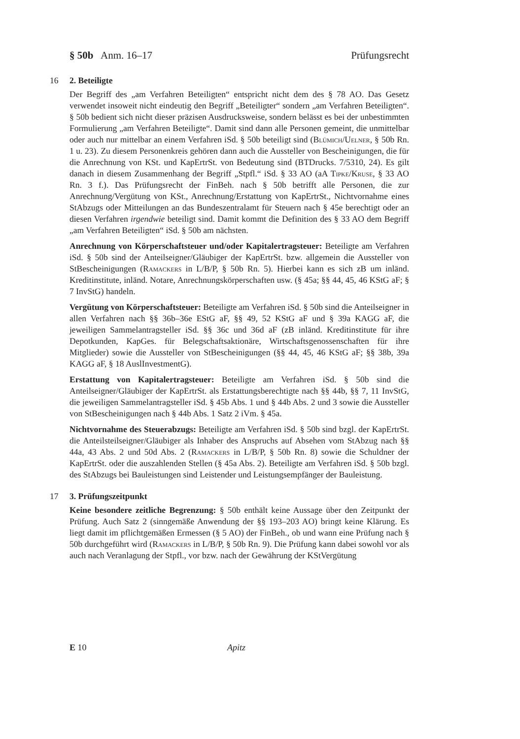§ 50b Anm. 16–17 Prüfungsrecht
16 2. Beteiligte
Der Begriff des „am Verfahren Beteiligten“ entspricht nicht dem des § 78 AO. Das Gesetz verwendet insoweit nicht eindeutig den Begriff „Beteiligter“ sondern „am Verfahren Beteiligten“. § 50b bedient sich nicht dieser präzisen Ausdrucksweise, sondern belässt es bei der unbestimmten Formulierung „am Verfahren Beteiligte“. Damit sind dann alle Personen gemeint, die unmittelbar oder auch nur mittelbar an einem Verfahren iSd. § 50b beteiligt sind (Blümich/Uelner, § 50b Rn. 1 u. 23). Zu diesem Personenkreis gehören dann auch die Aussteller von Bescheinigungen, die für die Anrechnung von KSt. und KapErtrSt. von Bedeutung sind (BTDrucks. 7/5310, 24). Es gilt danach in diesem Zusammenhang der Begriff „Stpfl.“ iSd. § 33 AO (aA Tipke/Kruse, § 33 AO Rn. 3 f.). Das Prüfungsrecht der FinBeh. nach § 50b betrifft alle Personen, die zur Anrechnung/Vergütung von KSt., Anrechnung/Erstattung von KapErtrSt., Nichtvornahme eines StAbzugs oder Mitteilungen an das Bundeszentralamt für Steuern nach § 45e berechtigt oder an diesen Verfahren irgendwie beteiligt sind. Damit kommt die Definition des § 33 AO dem Begriff „am Verfahren Beteiligten“ iSd. § 50b am nächsten.
Anrechnung von Körperschaftsteuer und/oder Kapitalertragsteuer: Beteiligte am Verfahren iSd. § 50b sind der Anteilseigner/Gläubiger der KapErtrSt. bzw. allgemein die Aussteller von StBescheinigungen (Ramackers in L/B/P, § 50b Rn. 5). Hierbei kann es sich zB um inländ. Kreditinstitute, inländ. Notare, Anrechnungskörperschaften usw. (§ 45a; §§ 44, 45, 46 KStG aF; § 7 InvStG) handeln.
Vergütung von Körperschaftsteuer: Beteiligte am Verfahren iSd. § 50b sind die Anteilseigner in allen Verfahren nach §§ 36b–36e EStG aF, §§ 49, 52 KStG aF und § 39a KAGG aF, die jeweiligen Sammelantragsteller iSd. §§ 36c und 36d aF (zB inländ. Kreditinstitute für ihre Depotkunden, KapGes. für Belegschaftsaktionäre, Wirtschaftsgenossenschaften für ihre Mitglieder) sowie die Aussteller von StBescheinigungen (§§ 44, 45, 46 KStG aF; §§ 38b, 39a KAGG aF, § 18 AuslInvestmentG).
Erstattung von Kapitalertragsteuer: Beteiligte am Verfahren iSd. § 50b sind die Anteilseigner/Gläubiger der KapErtrSt. als Erstattungsberechtigte nach §§ 44b, §§ 7, 11 InvStG, die jeweiligen Sammelantragsteller iSd. § 45b Abs. 1 und § 44b Abs. 2 und 3 sowie die Aussteller von StBescheinigungen nach § 44b Abs. 1 Satz 2 iVm. § 45a.
Nichtvornahme des Steuerabzugs: Beteiligte am Verfahren iSd. § 50b sind bzgl. der KapErtrSt. die Anteilsteilseigner/Gläubiger als Inhaber des Anspruchs auf Absehen vom StAbzug nach §§ 44a, 43 Abs. 2 und 50d Abs. 2 (Ramackers in L/B/P, § 50b Rn. 8) sowie die Schuldner der KapErtrSt. oder die auszahlenden Stellen (§ 45a Abs. 2). Beteiligte am Verfahren iSd. § 50b bzgl. des StAbzugs bei Bauleistungen sind Leistender und Leistungsempfänger der Bauleistung.
17 3. Prüfungszeitpunkt
Keine besondere zeitliche Begrenzung: § 50b enthält keine Aussage über den Zeitpunkt der Prüfung. Auch Satz 2 (sinngemäße Anwendung der §§ 193–203 AO) bringt keine Klärung. Es liegt damit im pflichtgemäßen Ermessen (§ 5 AO) der FinBeh., ob und wann eine Prüfung nach § 50b durchgeführt wird (Ramackers in L/B/P, § 50b Rn. 9). Die Prüfung kann dabei sowohl vor als auch nach Veranlagung der Stpfl., vor bzw. nach der Gewährung der KStVergütung
E 10 Apitz